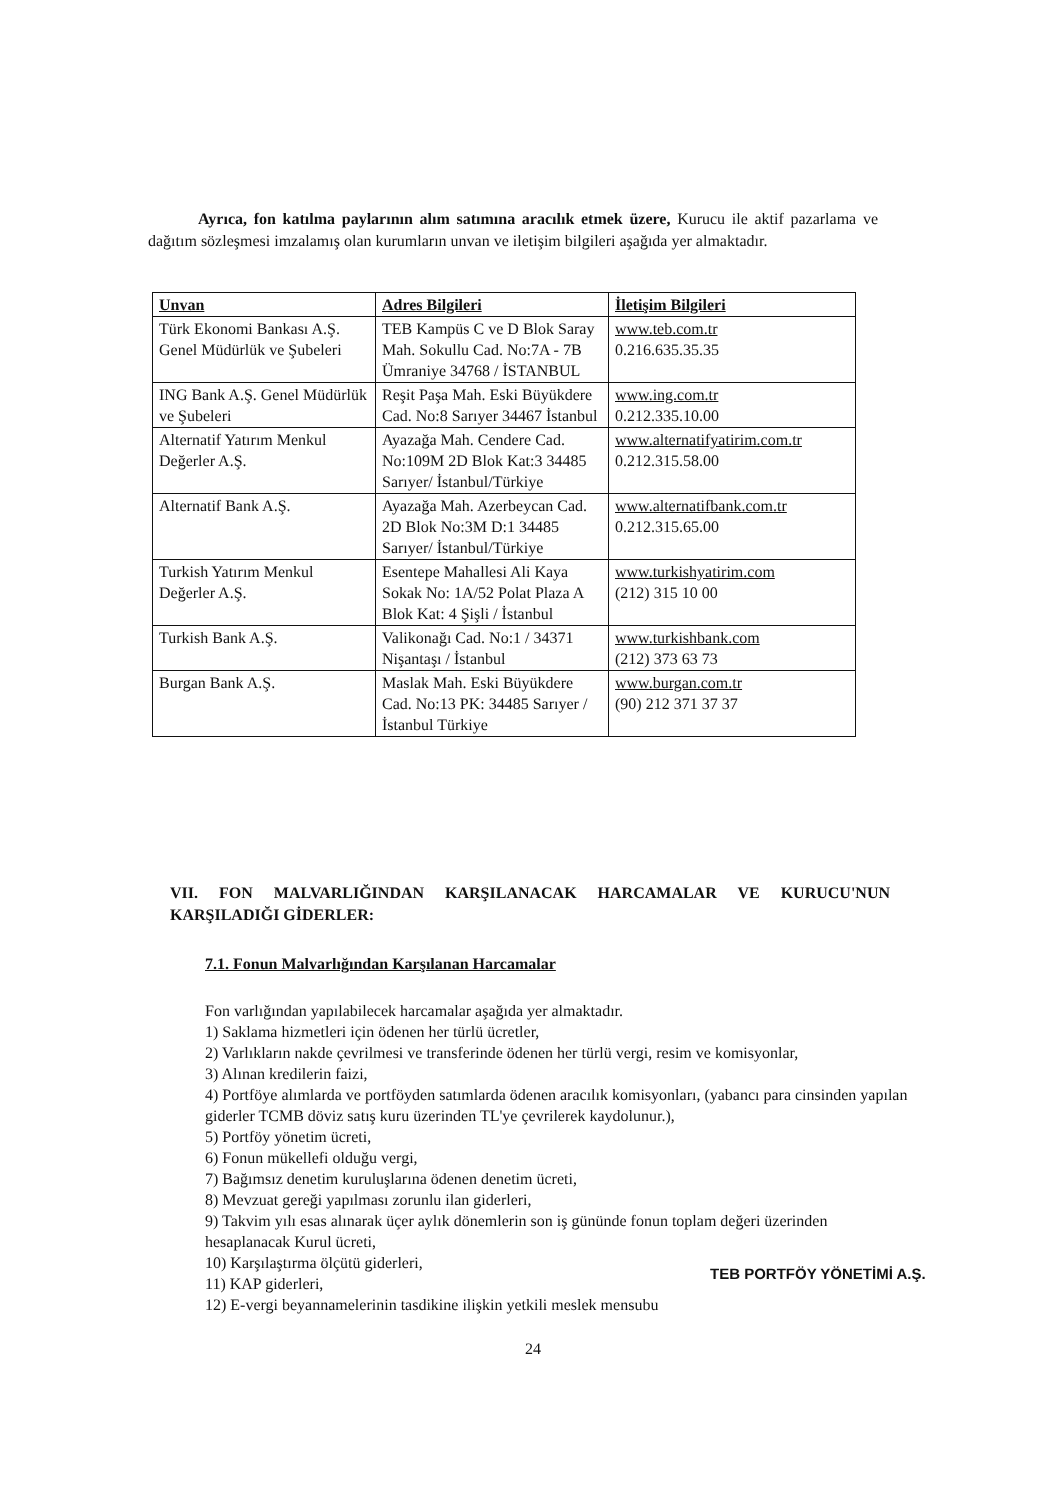Ayrıca, fon katılma paylarının alım satımına aracılık etmek üzere, Kurucu ile aktif pazarlama ve dağıtım sözleşmesi imzalamış olan kurumların unvan ve iletişim bilgileri aşağıda yer almaktadır.
| Unvan | Adres Bilgileri | İletişim Bilgileri |
| --- | --- | --- |
| Türk Ekonomi Bankası A.Ş. Genel Müdürlük ve Şubeleri | TEB Kampüs C ve D Blok Saray Mah. Sokullu Cad. No:7A - 7B Ümraniye 34768 / İSTANBUL | www.teb.com.tr 0.216.635.35.35 |
| ING Bank A.Ş. Genel Müdürlük ve Şubeleri | Reşit Paşa Mah. Eski Büyükdere Cad. No:8 Sarıyer 34467 İstanbul | www.ing.com.tr 0.212.335.10.00 |
| Alternatif Yatırım Menkul Değerler A.Ş. | Ayazağa Mah. Cendere Cad. No:109M 2D Blok Kat:3 34485 Sarıyer/ İstanbul/Türkiye | www.alternatifyatirim.com.tr 0.212.315.58.00 |
| Alternatif Bank A.Ş. | Ayazağa Mah. Azerbeycan Cad. 2D Blok No:3M D:1 34485 Sarıyer/ İstanbul/Türkiye | www.alternatifbank.com.tr 0.212.315.65.00 |
| Turkish Yatırım Menkul Değerler A.Ş. | Esentepe Mahallesi Ali Kaya Sokak No: 1A/52 Polat Plaza A Blok Kat: 4 Şişli / İstanbul | www.turkishyatirim.com (212) 315 10 00 |
| Turkish Bank A.Ş. | Valikonağı Cad. No:1 / 34371 Nişantaşı / İstanbul | www.turkishbank.com (212) 373 63 73 |
| Burgan Bank A.Ş. | Maslak Mah. Eski Büyükdere Cad. No:13 PK: 34485 Sarıyer / İstanbul Türkiye | www.burgan.com.tr (90) 212 371 37 37 |
VII. FON MALVARLIĞINDAN KARŞILANACAK HARCAMALAR VE KURUCU'NUN KARŞILADIĞI GİDERLER:
7.1. Fonun Malvarlığından Karşılanan Harcamalar
Fon varlığından yapılabilecek harcamalar aşağıda yer almaktadır.
1) Saklama hizmetleri için ödenen her türlü ücretler,
2) Varlıkların nakde çevrilmesi ve transferinde ödenen her türlü vergi, resim ve komisyonlar,
3) Alınan kredilerin faizi,
4) Portföye alımlarda ve portföyden satımlarda ödenen aracılık komisyonları, (yabancı para cinsinden yapılan giderler TCMB döviz satış kuru üzerinden TL'ye çevrilerek kaydolunur.),
5) Portföy yönetim ücreti,
6) Fonun mükellefi olduğu vergi,
7) Bağımsız denetim kuruluşlarına ödenen denetim ücreti,
8) Mevzuat gereği yapılması zorunlu ilan giderleri,
9) Takvim yılı esas alınarak üçer aylık dönemlerin son iş gününde fonun toplam değeri üzerinden hesaplanacak Kurul ücreti,
10) Karşılaştırma ölçütü giderleri,
11) KAP giderleri,
12) E-vergi beyannamelerinin tasdikine ilişkin yetkili meslek mensubu
TEB PORTFÖY YÖNETİMİ A.Ş.
24